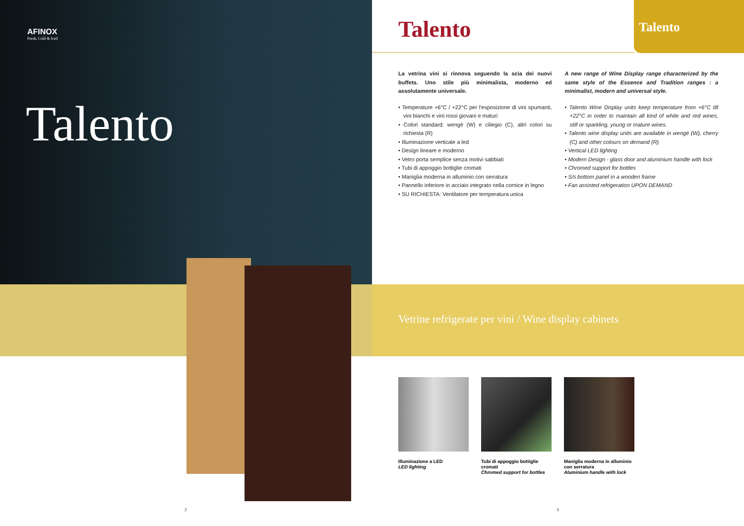AFINOX
Fresh, Cold & Iced
Talento
2
Talento
Talento
La vetrina vini si rinnova seguendo la scia dei nuovi buffets. Uno stile più minimalista, moderno ed assolutamente universale.
• Temperature +6°C / +22°C per l'esposizione di vini spumanti, vini bianchi e vini rossi giovani e maturi
• Colori standard: wengé (W) e ciliegio (C), altri colori su richiesta (R)
• Illuminazione verticale a led
• Design lineare e moderno
• Vetro porta semplice senza motivi sabbiati
• Tubi di appoggio bottiglie cromati
• Maniglia moderna in alluminio con serratura
• Pannello inferiore in acciaio integrato nella cornice in legno
• SU RICHIESTA: Ventilatore per temperatura unica
A new range of Wine Display range characterized by the same style of the Essence and Tradition ranges : a minimalist, modern and universal style.
• Talento Wine Display units keep temperature from +6°C till +22°C in order to maintain all kind of white and red wines, still or sparkling, young or mature wines.
• Talento wine display units are available in wengé (W), cherry (C) and other colours on demand (R)
• Vertical LED lighting
• Modern Design - glass door and aluminium handle with lock
• Chromed support for bottles
• S/s bottom panel in a wooden frame
• Fan assisted refrigeration UPON DEMAND
Vetrine refrigerate per vini / Wine display cabinets
Illuminazione a LED
LED lighting
Tubi di appoggio bottiglie cromati
Chromed support for bottles
Maniglia moderna in alluminio con serratura
Aluminium handle with lock
3